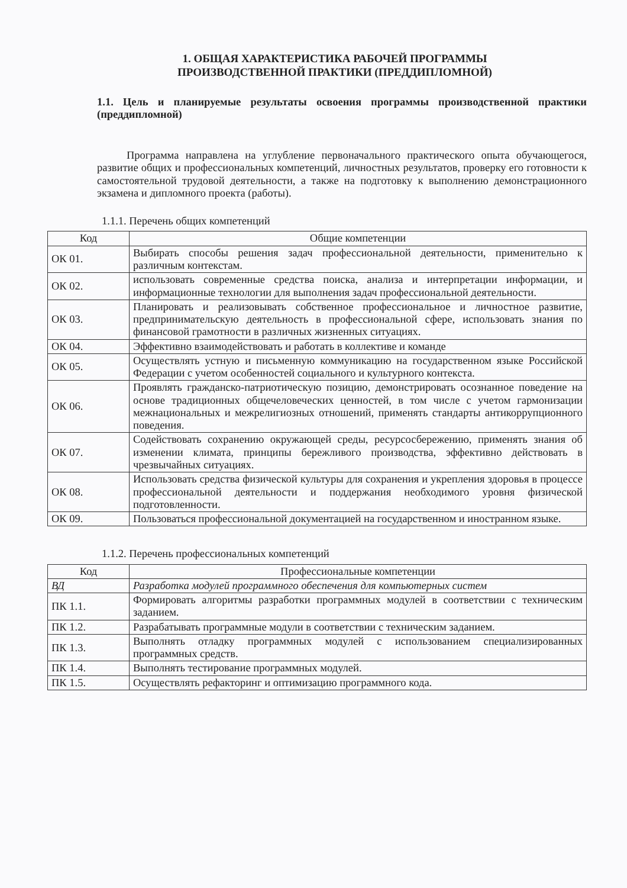1. ОБЩАЯ ХАРАКТЕРИСТИКА РАБОЧЕЙ ПРОГРАММЫ
ПРОИЗВОДСТВЕННОЙ ПРАКТИКИ (ПРЕДДИПЛОМНОЙ)
1.1. Цель и планируемые результаты освоения программы производственной практики (преддипломной)
Программа направлена на углубление первоначального практического опыта обучающегося, развитие общих и профессиональных компетенций, личностных результатов, проверку его готовности к самостоятельной трудовой деятельности, а также на подготовку к выполнению демонстрационного экзамена и дипломного проекта (работы).
1.1.1. Перечень общих компетенций
| Код | Общие компетенции |
| --- | --- |
| ОК 01. | Выбирать способы решения задач профессиональной деятельности, применительно к различным контекстам. |
| ОК 02. | использовать современные средства поиска, анализа и интерпретации информации, и информационные технологии для выполнения задач профессиональной деятельности. |
| ОК 03. | Планировать и реализовывать собственное профессиональное и личностное развитие, предпринимательскую деятельность в профессиональной сфере, использовать знания по финансовой грамотности в различных жизненных ситуациях. |
| ОК 04. | Эффективно взаимодействовать и работать в коллективе и команде |
| ОК 05. | Осуществлять устную и письменную коммуникацию на государственном языке Российской Федерации с учетом особенностей социального и культурного контекста. |
| ОК 06. | Проявлять гражданско-патриотическую позицию, демонстрировать осознанное поведение на основе традиционных общечеловеческих ценностей, в том числе с учетом гармонизации межнациональных и межрелигиозных отношений, применять стандарты антикоррупционного поведения. |
| ОК 07. | Содействовать сохранению окружающей среды, ресурсосбережению, применять знания об изменении климата, принципы бережливого производства, эффективно действовать в чрезвычайных ситуациях. |
| ОК 08. | Использовать средства физической культуры для сохранения и укрепления здоровья в процессе профессиональной деятельности и поддержания необходимого уровня физической подготовленности. |
| ОК 09. | Пользоваться профессиональной документацией на государственном и иностранном языке. |
1.1.2. Перечень профессиональных компетенций
| Код | Профессиональные компетенции |
| --- | --- |
| ВД | Разработка модулей программного обеспечения для компьютерных систем |
| ПК 1.1. | Формировать алгоритмы разработки программных модулей в соответствии с техническим заданием. |
| ПК 1.2. | Разрабатывать программные модули в соответствии с техническим заданием. |
| ПК 1.3. | Выполнять отладку программных модулей с использованием специализированных программных средств. |
| ПК 1.4. | Выполнять тестирование программных модулей. |
| ПК 1.5. | Осуществлять рефакторинг и оптимизацию программного кода. |